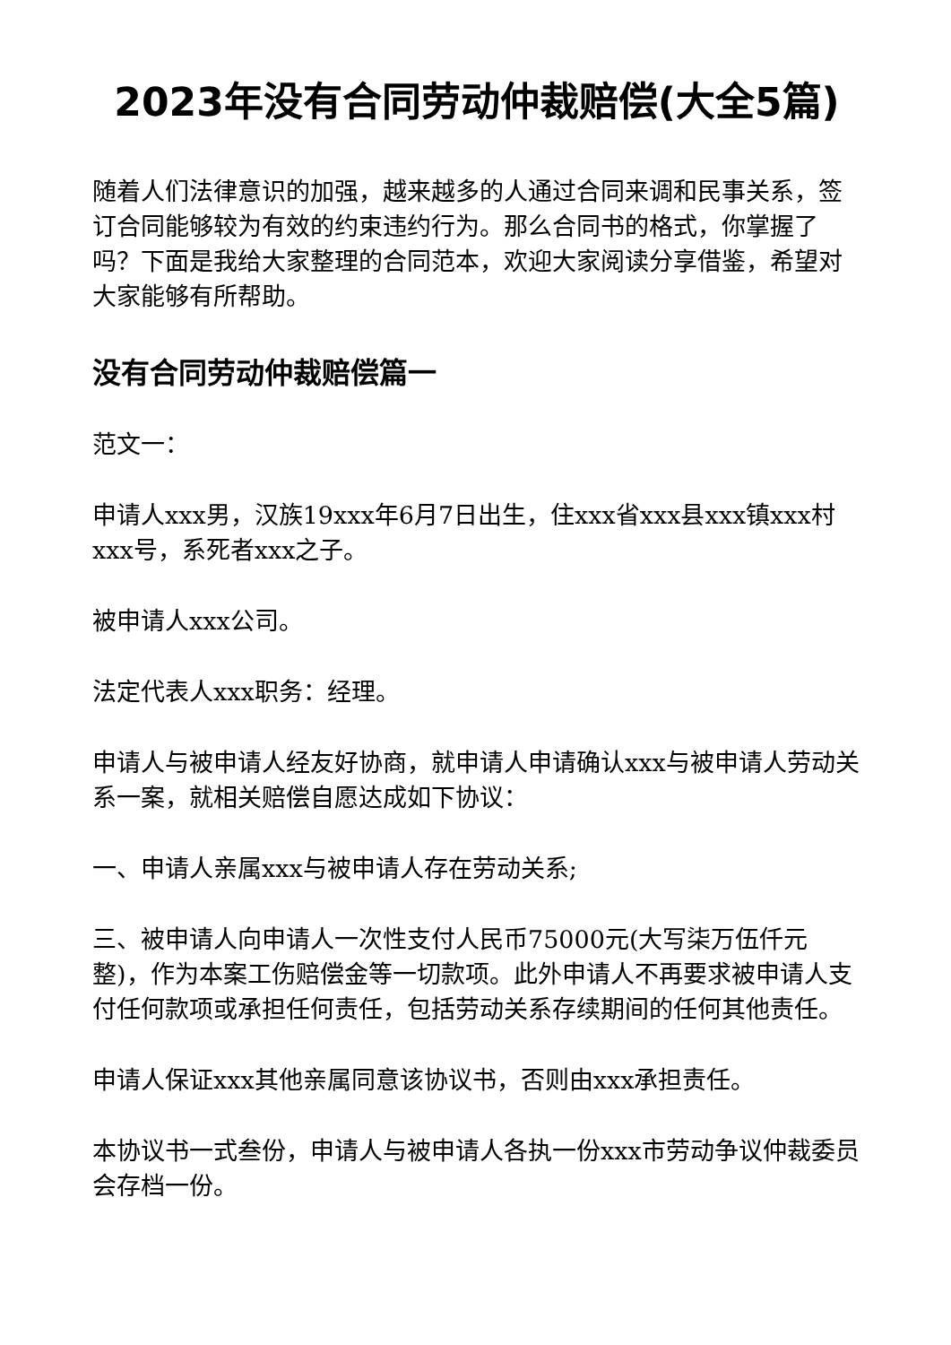2023年没有合同劳动仲裁赔偿(大全5篇)
随着人们法律意识的加强，越来越多的人通过合同来调和民事关系，签订合同能够较为有效的约束违约行为。那么合同书的格式，你掌握了吗？下面是我给大家整理的合同范本，欢迎大家阅读分享借鉴，希望对大家能够有所帮助。
没有合同劳动仲裁赔偿篇一
范文一：
申请人xxx男，汉族19xxx年6月7日出生，住xxx省xxx县xxx镇xxx村xxx号，系死者xxx之子。
被申请人xxx公司。
法定代表人xxx职务：经理。
申请人与被申请人经友好协商，就申请人申请确认xxx与被申请人劳动关系一案，就相关赔偿自愿达成如下协议：
一、申请人亲属xxx与被申请人存在劳动关系;
三、被申请人向申请人一次性支付人民币75000元(大写柒万伍仟元整)，作为本案工伤赔偿金等一切款项。此外申请人不再要求被申请人支付任何款项或承担任何责任，包括劳动关系存续期间的任何其他责任。
申请人保证xxx其他亲属同意该协议书，否则由xxx承担责任。
本协议书一式叁份，申请人与被申请人各执一份xxx市劳动争议仲裁委员会存档一份。